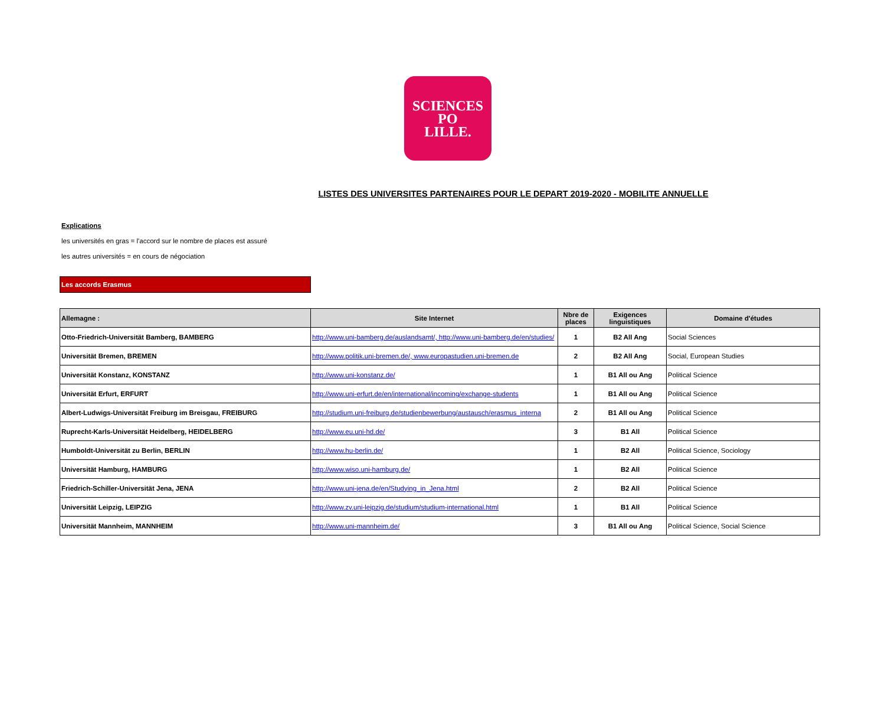SCIENCES
PO
LILLE.
LISTES DES UNIVERSITES PARTENAIRES POUR LE DEPART 2019-2020 - MOBILITE ANNUELLE
Explications
les universités en gras = l'accord sur le nombre de places est assuré
les autres universités = en cours de négociation
Les accords Erasmus
| Allemagne : | Site Internet | Nbre de places | Exigences linguistiques | Domaine d'études |
| --- | --- | --- | --- | --- |
| Otto-Friedrich-Universität Bamberg, BAMBERG | http://www.uni-bamberg.de/auslandsamt/, http://www.uni-bamberg.de/en/studies/ | 1 | B2 All Ang | Social Sciences |
| Universität Bremen, BREMEN | http://www.politik.uni-bremen.de/, www.europastudien.uni-bremen.de | 2 | B2 All Ang | Social, European Studies |
| Universität Konstanz, KONSTANZ | http://www.uni-konstanz.de/ | 1 | B1 All ou Ang | Political Science |
| Universität Erfurt, ERFURT | http://www.uni-erfurt.de/en/international/incoming/exchange-students | 1 | B1 All ou Ang | Political Science |
| Albert-Ludwigs-Universität Freiburg im Breisgau, FREIBURG | http://studium.uni-freiburg.de/studienbewerbung/austausch/erasmus_interna | 2 | B1 All ou Ang | Political Science |
| Ruprecht-Karls-Universität Heidelberg, HEIDELBERG | http://www.eu.uni-hd.de/ | 3 | B1 All | Political Science |
| Humboldt-Universität zu Berlin, BERLIN | http://www.hu-berlin.de/ | 1 | B2 All | Political Science, Sociology |
| Universität Hamburg, HAMBURG | http://www.wiso.uni-hamburg.de/ | 1 | B2 All | Political Science |
| Friedrich-Schiller-Universität Jena, JENA | http://www.uni-jena.de/en/Studying_in_Jena.html | 2 | B2 All | Political Science |
| Universität Leipzig, LEIPZIG | http://www.zv.uni-leipzig.de/studium/studium-international.html | 1 | B1 All | Political Science |
| Universität Mannheim, MANNHEIM | http://www.uni-mannheim.de/ | 3 | B1 All ou Ang | Political Science, Social Science |